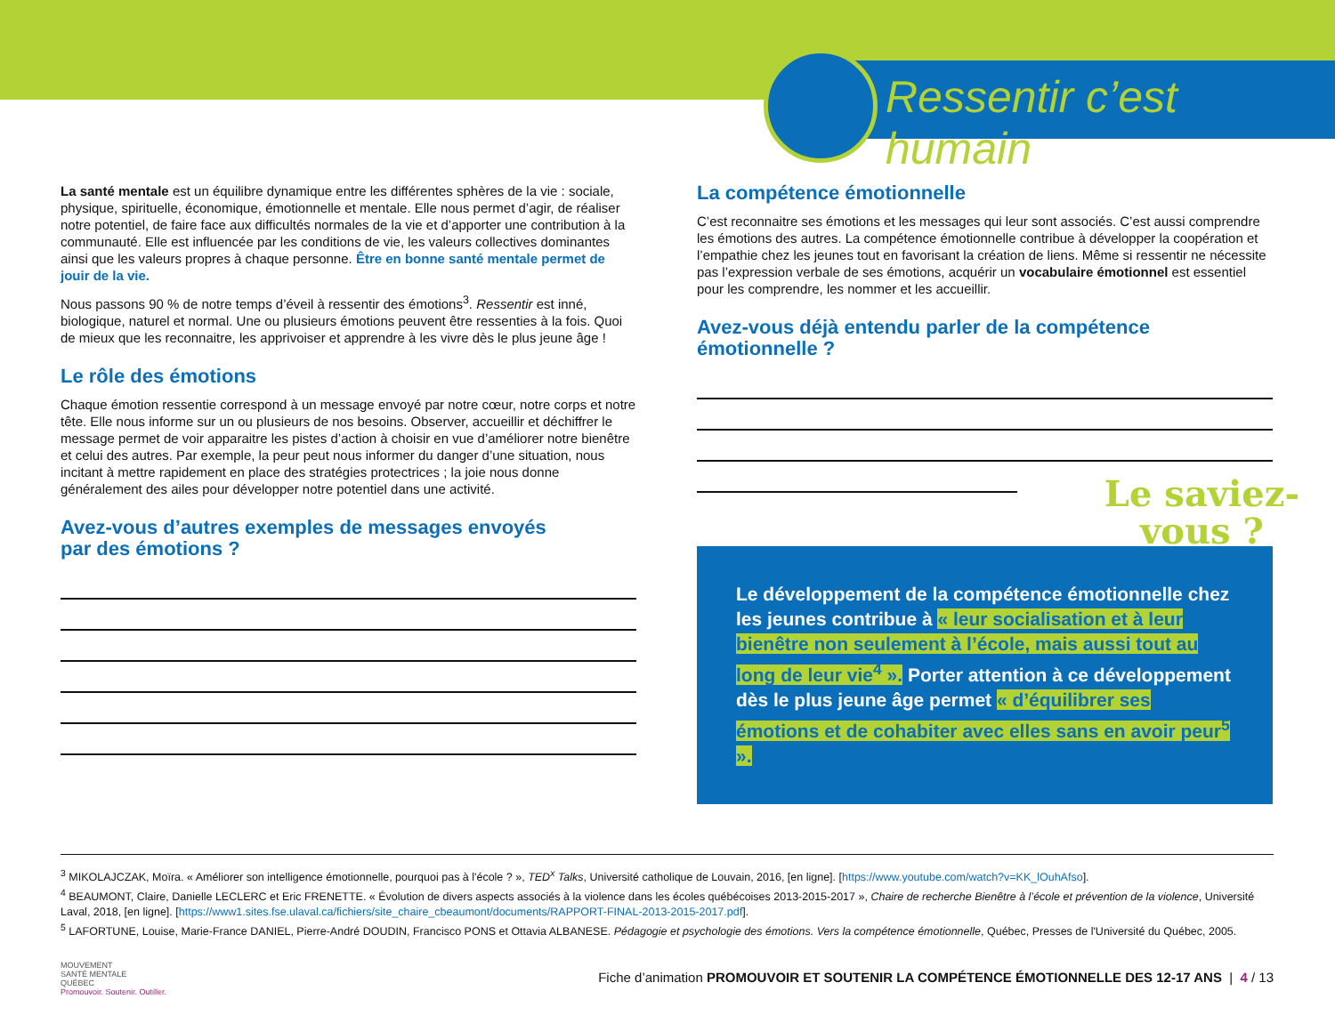Ressentir c’est humain
La santé mentale est un équilibre dynamique entre les différentes sphères de la vie : sociale, physique, spirituelle, économique, émotionnelle et mentale. Elle nous permet d’agir, de réaliser notre potentiel, de faire face aux difficultés normales de la vie et d’apporter une contribution à la communauté. Elle est influencée par les conditions de vie, les valeurs collectives dominantes ainsi que les valeurs propres à chaque personne. Être en bonne santé mentale permet de jouir de la vie.
Nous passons 90 % de notre temps d’éveil à ressentir des émotions<sup>3</sup>. Ressentir est inné, biologique, naturel et normal. Une ou plusieurs émotions peuvent être ressenties à la fois. Quoi de mieux que les reconnaitre, les apprivoiser et apprendre à les vivre dès le plus jeune âge !
Le rôle des émotions
Chaque émotion ressentie correspond à un message envoyé par notre cœur, notre corps et notre tête. Elle nous informe sur un ou plusieurs de nos besoins. Observer, accueillir et déchiffrer le message permet de voir apparaitre les pistes d’action à choisir en vue d’améliorer notre bienêtre et celui des autres. Par exemple, la peur peut nous informer du danger d’une situation, nous incitant à mettre rapidement en place des stratégies protectrices ; la joie nous donne généralement des ailes pour développer notre potentiel dans une activité.
Avez-vous d’autres exemples de messages envoyés
par des émotions ?
La compétence émotionnelle
C’est reconnaitre ses émotions et les messages qui leur sont associés. C’est aussi comprendre les émotions des autres. La compétence émotionnelle contribue à développer la coopération et l’empathie chez les jeunes tout en favorisant la création de liens. Même si ressentir ne nécessite pas l’expression verbale de ses émotions, acquérir un vocabulaire émotionnel est essentiel pour les comprendre, les nommer et les accueillir.
Avez-vous déjà entendu parler de la compétence émotionnelle ?
Le saviez-
vous ?
Le développement de la compétence émotionnelle chez les jeunes contribue à « leur socialisation et à leur bienêtre non seulement à l’école, mais aussi tout au long de leur vie<sup>4</sup> ». Porter attention à ce développement dès le plus jeune âge permet « d’équilibrer ses émotions et de cohabiter avec elles sans en avoir peur<sup>5</sup> ».
<sup>3</sup> MIKOLAJCZAK, Moïra. « Améliorer son intelligence émotionnelle, pourquoi pas à l'école ? », TED<sup>x</sup> Talks, Université catholique de Louvain, 2016, [en ligne]. [https://www.youtube.com/watch?v=KK_lOuhAfso].
<sup>4</sup> BEAUMONT, Claire, Danielle LECLERC et Eric FRENETTE. « Évolution de divers aspects associés à la violence dans les écoles québécoises 2013-2015-2017 », Chaire de recherche Bienêtre à l’école et prévention de la violence, Université Laval, 2018, [en ligne]. [https://www1.sites.fse.ulaval.ca/fichiers/site_chaire_cbeaumont/documents/RAPPORT-FINAL-2013-2015-2017.pdf].
<sup>5</sup> LAFORTUNE, Louise, Marie-France DANIEL, Pierre-André DOUDIN, Francisco PONS et Ottavia ALBANESE. Pédagogie et psychologie des émotions. Vers la compétence émotionnelle, Québec, Presses de l'Université du Québec, 2005.
MOUVEMENT
SANTÉ MENTALE
QUÉBEC
Promouvoir. Soutenir. Outiller.
Fiche d’animation PROMOUVOIR ET SOUTENIR LA COMPÉTENCE ÉMOTIONNELLE DES 12-17 ANS | 4 / 13